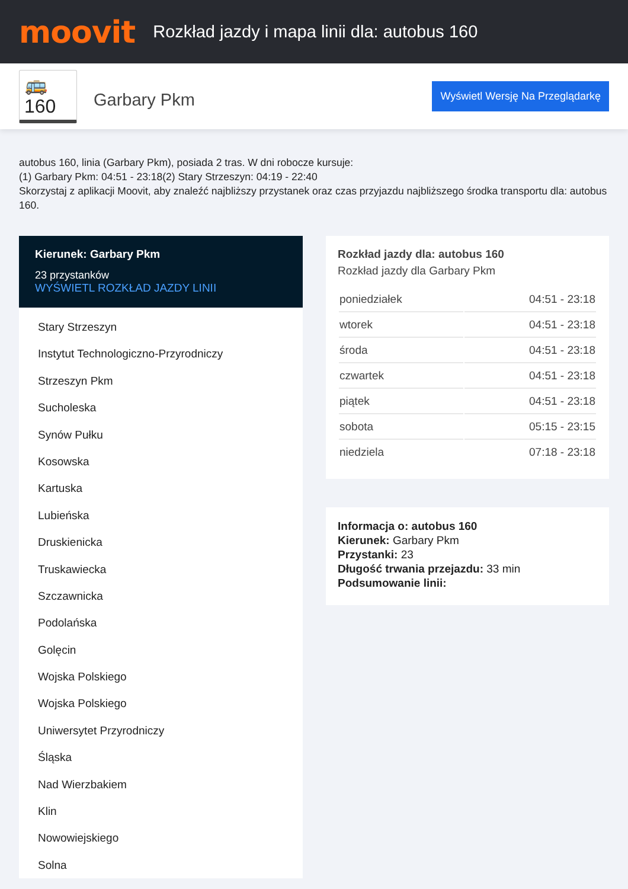moovit
Rozkład jazdy i mapa linii dla: autobus 160
🚌 160
Garbary Pkm
Wyświetl Wersję Na Przeglądarkę
autobus 160, linia (Garbary Pkm), posiada 2 tras. W dni robocze kursuje:
(1) Garbary Pkm: 04:51 - 23:18(2) Stary Strzeszyn: 04:19 - 22:40
Skorzystaj z aplikacji Moovit, aby znaleźć najbliższy przystanek oraz czas przyjazdu najbliższego środka transportu dla: autobus 160.
Kierunek: Garbary Pkm
23 przystanków
WYŚWIETL ROZKŁAD JAZDY LINII
Stary Strzeszyn
Instytut Technologiczno-Przyrodniczy
Strzeszyn Pkm
Sucholeska
Synów Pułku
Kosowska
Kartuska
Lubieńska
Druskienicka
Truskawiecka
Szczawnicka
Podolańska
Golęcin
Wojska Polskiego
Wojska Polskiego
Uniwersytet Przyrodniczy
Śląska
Nad Wierzbakiem
Klin
Nowowiejskiego
Solna
Rozkład jazdy dla: autobus 160
Rozkład jazdy dla Garbary Pkm
| poniedziałek | 04:51 - 23:18 |
| wtorek | 04:51 - 23:18 |
| środa | 04:51 - 23:18 |
| czwartek | 04:51 - 23:18 |
| piątek | 04:51 - 23:18 |
| sobota | 05:15 - 23:15 |
| niedziela | 07:18 - 23:18 |
Informacja o: autobus 160
Kierunek: Garbary Pkm
Przystanki: 23
Długość trwania przejazdu: 33 min
Podsumowanie linii: